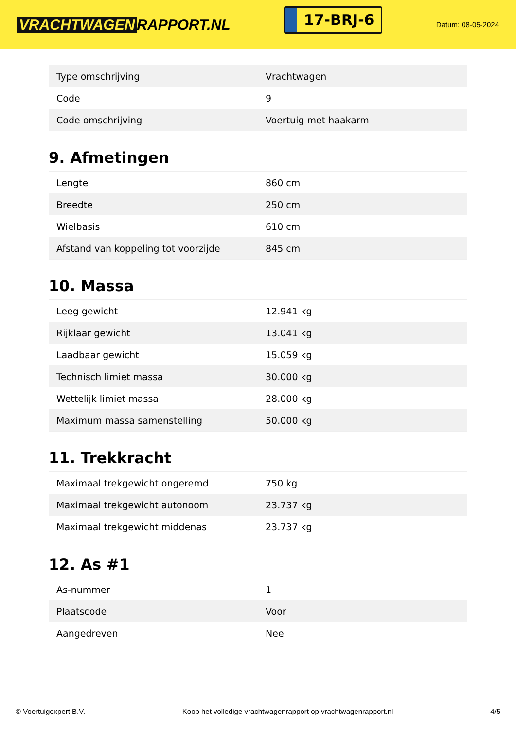VRACHTWAGEN RAPPORT.NL
17-BRJ-6
Datum: 08-05-2024
| Type omschrijving | Vrachtwagen |
| Code | 9 |
| Code omschrijving | Voertuig met haakarm |
9. Afmetingen
| Lengte | 860 cm |
| Breedte | 250 cm |
| Wielbasis | 610 cm |
| Afstand van koppeling tot voorzijde | 845 cm |
10. Massa
| Leeg gewicht | 12.941 kg |
| Rijklaar gewicht | 13.041 kg |
| Laadbaar gewicht | 15.059 kg |
| Technisch limiet massa | 30.000 kg |
| Wettelijk limiet massa | 28.000 kg |
| Maximum massa samenstelling | 50.000 kg |
11. Trekkracht
| Maximaal trekgewicht ongeremd | 750 kg |
| Maximaal trekgewicht autonoom | 23.737 kg |
| Maximaal trekgewicht middenas | 23.737 kg |
12. As #1
| As-nummer | 1 |
| Plaatscode | Voor |
| Aangedreven | Nee |
© Voertuigexpert B.V. Koop het volledige vrachtwagenrapport op vrachtwagenrapport.nl 4/5